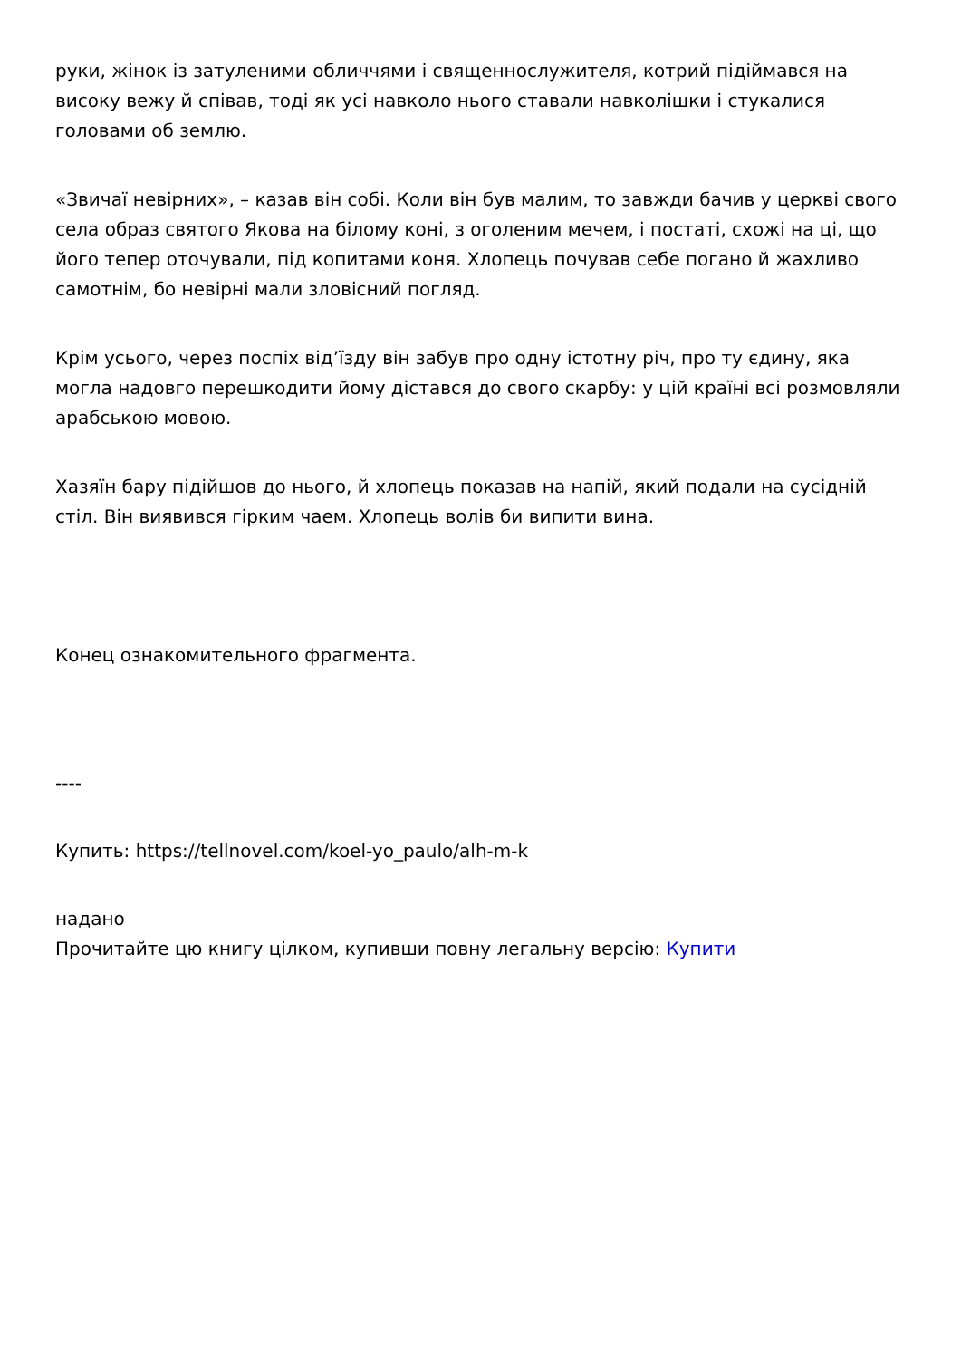руки, жінок із затуленими обличчями і священнослужителя, котрий підіймався на високу вежу й співав, тоді як усі навколо нього ставали навколішки і стукалися головами об землю.
«Звичаї невірних», – казав він собі. Коли він був малим, то завжди бачив у церкві свого села образ святого Якова на білому коні, з оголеним мечем, і постаті, схожі на ці, що його тепер оточували, під копитами коня. Хлопець почував себе погано й жахливо самотнім, бо невірні мали зловісний погляд.
Крім усього, через поспіх від’їзду він забув про одну істотну річ, про ту єдину, яка могла надовго перешкодити йому дістався до свого скарбу: у цій країні всі розмовляли арабською мовою.
Хазяїн бару підійшов до нього, й хлопець показав на напій, який подали на сусідній стіл. Він виявився гірким чаем. Хлопець волів би випити вина.
Конец ознакомительного фрагмента.
----
Купить: https://tellnovel.com/koel-yo_paulo/alh-m-k
надано
Прочитайте цю книгу цілком, купивши повну легальну версію: Купити